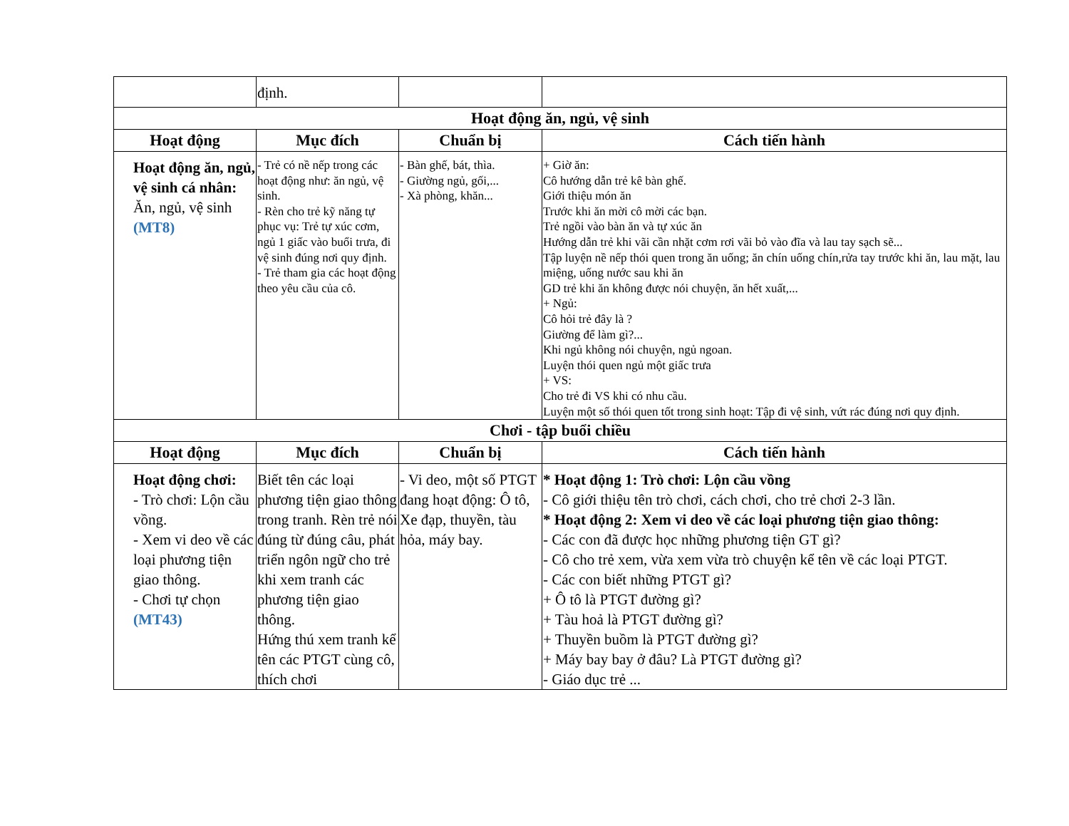| | định. | | |
| Hoạt động ăn, ngủ, vệ sinh | | | |
| Hoạt động | Mục đích | Chuẩn bị | Cách tiến hành |
| Hoạt động ăn, ngủ, vệ sinh cá nhân: Ăn, ngủ, vệ sinh (MT8) | - Trẻ có nề nếp trong các hoạt động như: ăn ngủ, vệ sinh. - Rèn cho trẻ kỹ năng tự phục vụ: Trẻ tự xúc cơm, ngủ 1 giấc vào buổi trưa, đi vệ sinh đúng nơi quy định. - Trẻ tham gia các hoạt động theo yêu cầu của cô. | - Bàn ghế, bát, thìa. - Giường ngủ, gối,... - Xà phòng, khăn... | + Giờ ăn: Cô hướng dẫn trẻ kê bàn ghế. Giới thiệu món ăn Trước khi ăn mời cô mời các bạn. Trẻ ngồi vào bàn ăn và tự xúc ăn Hướng dẫn trẻ khi vãi cần nhặt cơm rơi vãi bỏ vào đĩa và lau tay sạch sẽ... Tập luyện nề nếp thói quen trong ăn uống; ăn chín uống chín,rửa tay trước khi ăn, lau mặt, lau miệng, uống nước sau khi ăn GD trẻ khi ăn không được nói chuyện, ăn hết xuất,... + Ngủ: Cô hỏi trẻ đây là ? Giường để làm gì?... Khi ngủ không nói chuyện, ngủ ngoan. Luyện thói quen ngủ một giấc trưa + VS: Cho trẻ đi VS khi có nhu cầu. Luyện một số thói quen tốt trong sinh hoạt: Tập đi vệ sinh, vứt rác đúng nơi quy định. |
| Chơi - tập buổi chiều | | | |
| Hoạt động | Mục đích | Chuẩn bị | Cách tiến hành |
| Hoạt động chơi: - Trò chơi: Lộn cầu vồng. - Xem vi deo về các loại phương tiện giao thông. - Chơi tự chọn (MT43) | Biết tên các loại phương tiện giao thông trong tranh. Rèn trẻ nói đúng từ đúng câu, phát triển ngôn ngữ cho trẻ khi xem tranh các phương tiện giao thông. Hứng thú xem tranh kể tên các PTGT cùng cô, thích chơi | - Vi deo, một số PTGT đang hoạt động: Ô tô, Xe đạp, thuyền, tàu hỏa, máy bay. | * Hoạt động 1: Trò chơi: Lộn cầu vồng - Cô giới thiệu tên trò chơi, cách chơi, cho trẻ chơi 2-3 lần. * Hoạt động 2: Xem vi deo về các loại phương tiện giao thông: - Các con đã được học những phương tiện GT gì? - Cô cho trẻ xem, vừa xem vừa trò chuyện kể tên về các loại PTGT. - Các con biết những PTGT gì? + Ô tô là PTGT đường gì? + Tàu hoả là PTGT đường gì? + Thuyền buồm là PTGT đường gì? + Máy bay bay ở đâu? Là PTGT đường gì? - Giáo dục trẻ ... |